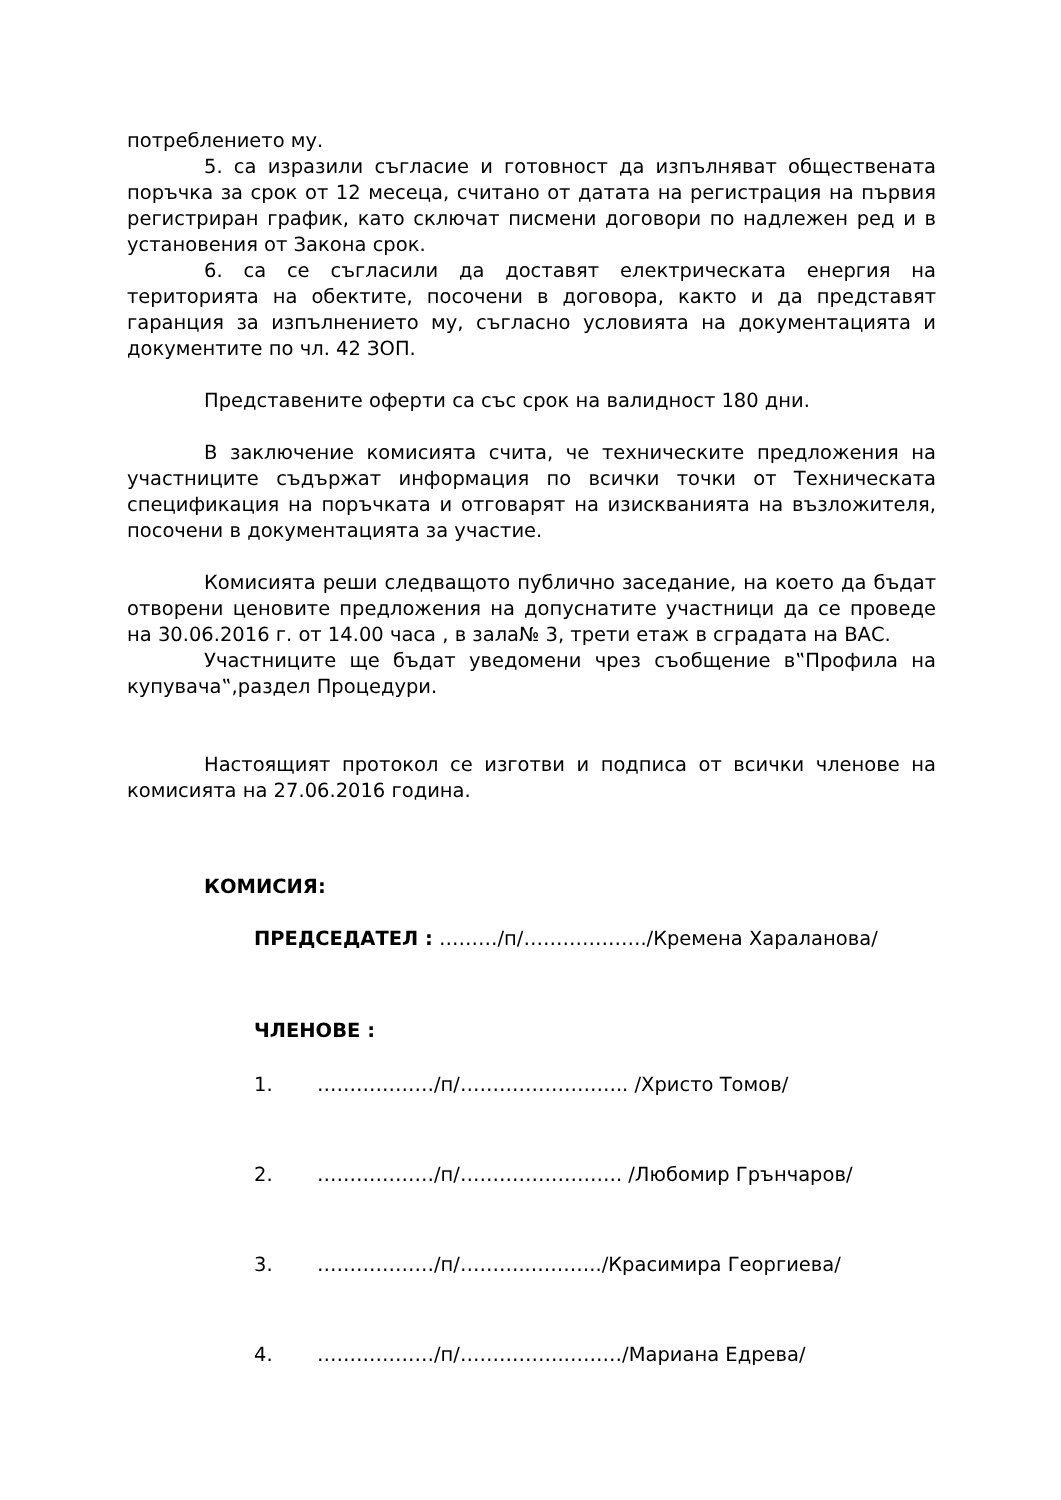потреблението му.
5. са изразили съгласие и готовност да изпълняват обществената поръчка за срок от 12 месеца, считано от датата на регистрация на първия регистриран график, като сключат писмени договори по надлежен ред и в установения от Закона срок.
6. са се съгласили да доставят електрическата енергия на територията на обектите, посочени в договора, както и да представят гаранция за изпълнението му, съгласно условията на документацията и документите по чл. 42 ЗОП.
Представените оферти са със срок на валидност 180 дни.
В заключение комисията счита, че техническите предложения на участниците съдържат информация по всички точки от Техническата спецификация на поръчката и отговарят на изискванията на възложителя, посочени в документацията за участие.
Комисията реши следващото публично заседание, на което да бъдат отворени ценовите предложения на допуснатите участници да се проведе на 30.06.2016 г. от 14.00 часа , в зала№ 3, трети етаж в сградата на ВАС.
Участниците ще бъдат уведомени чрез съобщение в‟Профила на купувача‟,раздел Процедури.
Настоящият протокол се изготви и подписа от всички членове на комисията на 27.06.2016 година.
КОМИСИЯ:
ПРЕДСЕДАТЕЛ : ………/п/………………./Кремена Хараланова/
ЧЛЕНОВЕ :
1. ………………/п/…………………….. /Христо Томов/
2. ………………/п/……………………. /Любомир Грънчаров/
3. ………………/п/………..………../Красимира Георгиева/
4. ………………/п/…………….………/Мариана Едрева/